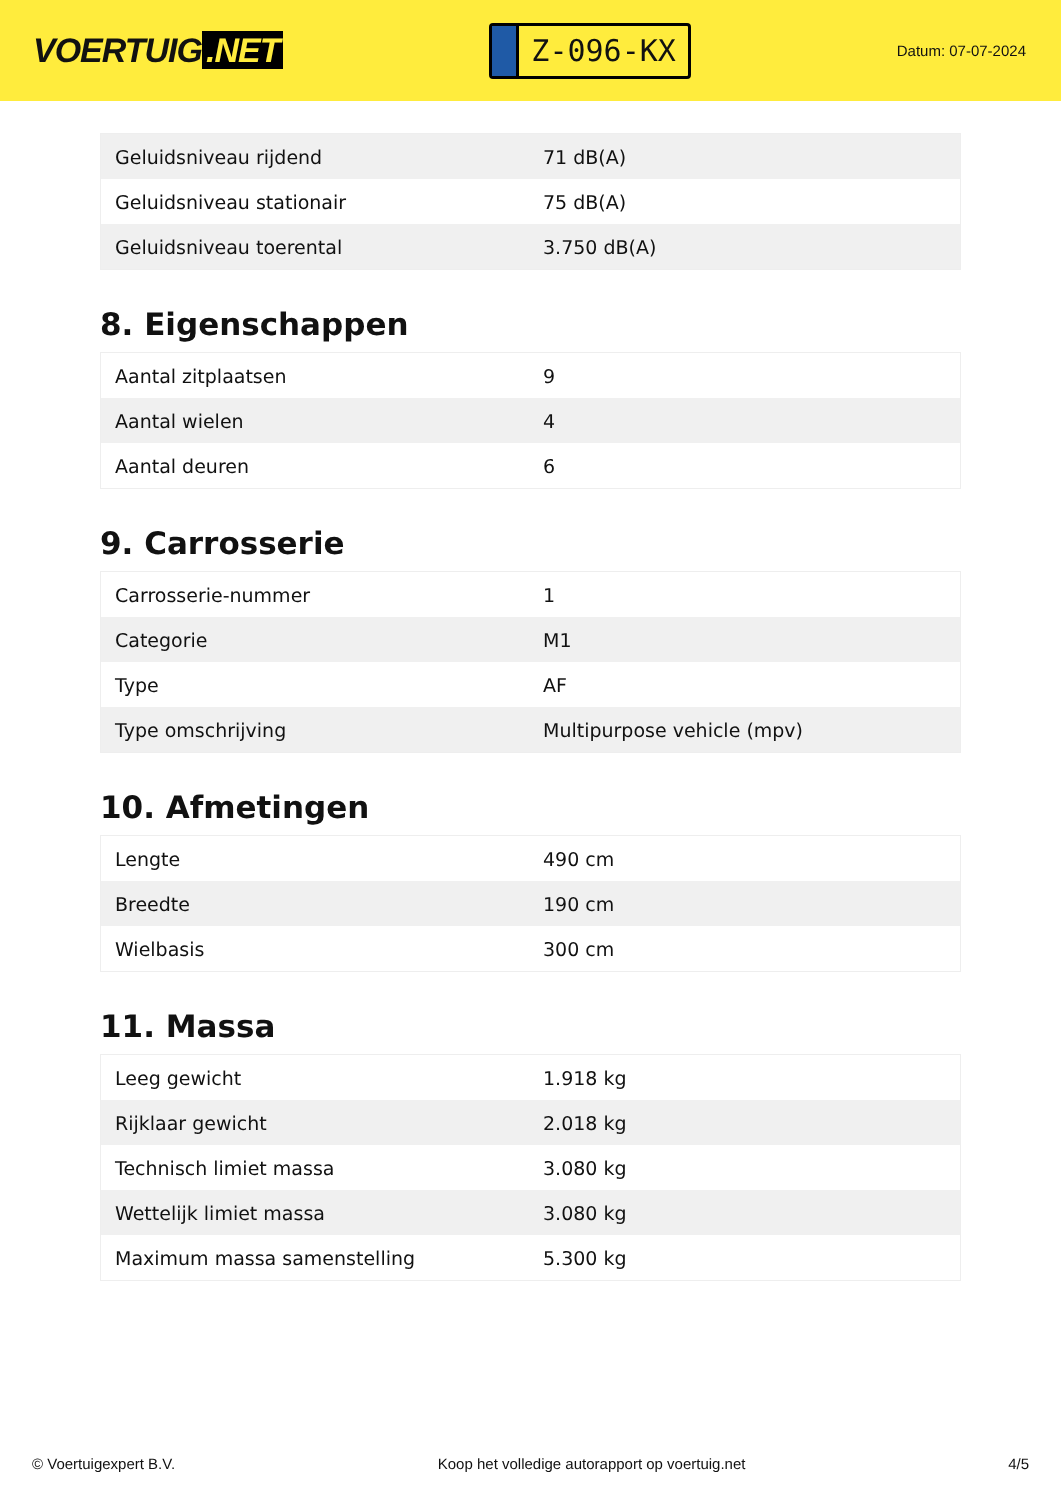VOERTUIG.NET
Z-096-KX
Datum: 07-07-2024
| Geluidsniveau rijdend | 71 dB(A) |
| Geluidsniveau stationair | 75 dB(A) |
| Geluidsniveau toerental | 3.750 dB(A) |
8. Eigenschappen
| Aantal zitplaatsen | 9 |
| Aantal wielen | 4 |
| Aantal deuren | 6 |
9. Carrosserie
| Carrosserie-nummer | 1 |
| Categorie | M1 |
| Type | AF |
| Type omschrijving | Multipurpose vehicle (mpv) |
10. Afmetingen
| Lengte | 490 cm |
| Breedte | 190 cm |
| Wielbasis | 300 cm |
11. Massa
| Leeg gewicht | 1.918 kg |
| Rijklaar gewicht | 2.018 kg |
| Technisch limiet massa | 3.080 kg |
| Wettelijk limiet massa | 3.080 kg |
| Maximum massa samenstelling | 5.300 kg |
© Voertuigexpert B.V. Koop het volledige autorapport op voertuig.net 4/5